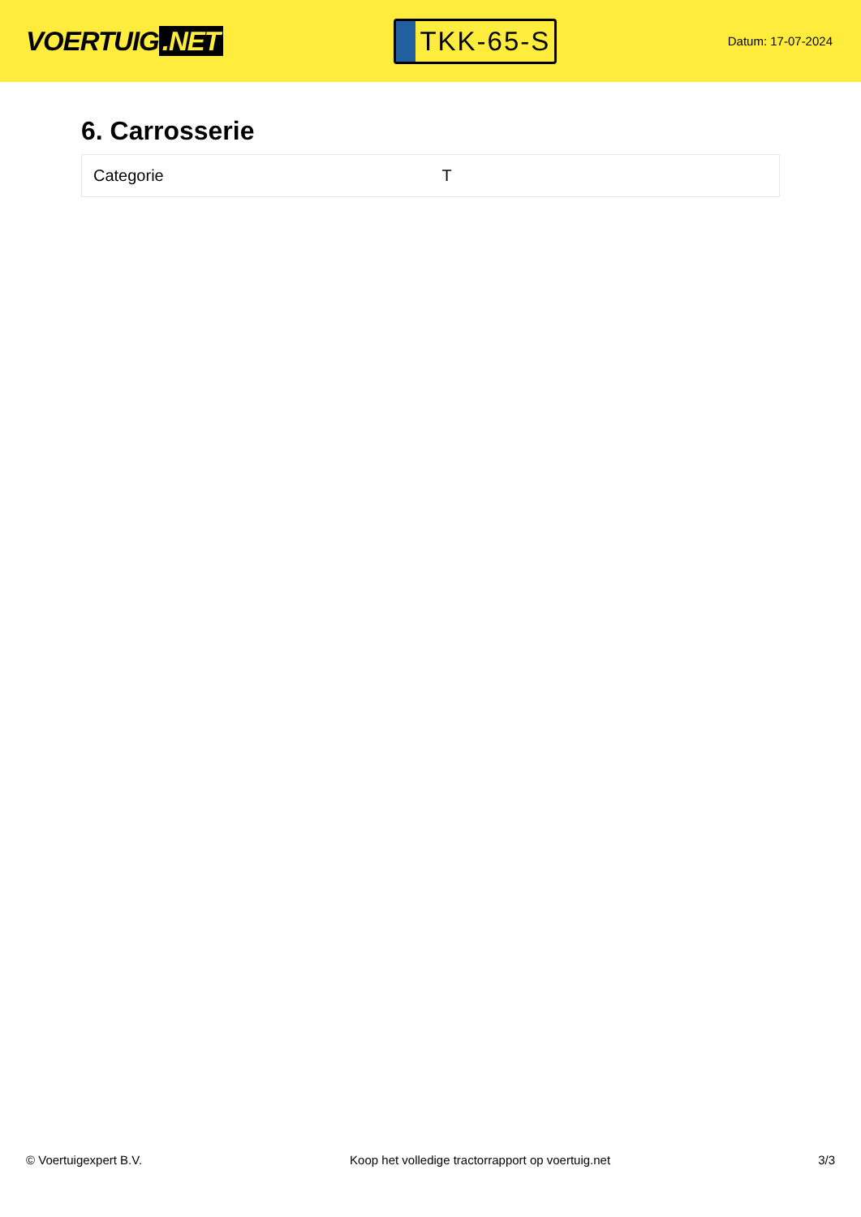VOERTUIG.NET
TKK-65-S
Datum: 17-07-2024
6. Carrosserie
| Categorie | T |
© Voertuigexpert B.V. Koop het volledige tractorrapport op voertuig.net 3/3